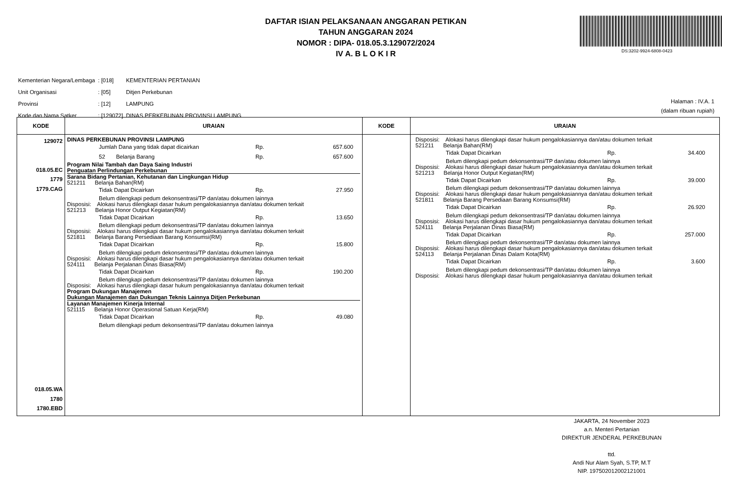DAFTAR ISIAN PELAKSANAAN ANGGARAN PETIKAN
TAHUN ANGGARAN 2024
NOMOR : DIPA- 018.05.3.129072/2024
IV A. B L O K I R
DS:3202-9924-6808-0423
| Kementerian Negara/Lembaga | : [018] | KEMENTERIAN PERTANIAN |
| Unit Organisasi | : [05] | Ditjen Perkebunan |
| Provinsi | : [12] | LAMPUNG |
| Kode dan Nama Satker | : [129072] | DINAS PERKEBUNAN PROVINSI LAMPUNG |
Halaman : IV.A. 1
(dalam ribuan rupiah)
| KODE | URAIAN | KODE | URAIAN |
| --- | --- | --- | --- |
| 129072 018.05.EC 1779 1779.CAG 018.05.WA 1780 1780.EBD | DINAS PERKEBUNAN PROVINSI LAMPUNG Jumlah Dana yang tidak dapat dicairkan Rp. 657.600 52 Belanja Barang Rp. 657.600 Program Nilai Tambah dan Daya Saing Industri Penguatan Perlindungan Perkebunan Sarana Bidang Pertanian, Kehutanan dan Lingkungan Hidup 521211 Belanja Bahan(RM) Tidak Dapat Dicairkan Rp. 27.950 Belum dilengkapi pedum dekonsentrasi/TP dan/atau dokumen lainnya Disposisi: Alokasi harus dilengkapi dasar hukum pengalokasiannya dan/atau dokumen terkait 521213 Belanja Honor Output Kegiatan(RM) Tidak Dapat Dicairkan Rp. 13.650 Belum dilengkapi pedum dekonsentrasi/TP dan/atau dokumen lainnya Disposisi: Alokasi harus dilengkapi dasar hukum pengalokasiannya dan/atau dokumen terkait 521811 Belanja Barang Persediaan Barang Konsumsi(RM) Tidak Dapat Dicairkan Rp. 15.800 Belum dilengkapi pedum dekonsentrasi/TP dan/atau dokumen lainnya Disposisi: Alokasi harus dilengkapi dasar hukum pengalokasiannya dan/atau dokumen terkait 524111 Belanja Perjalanan Dinas Biasa(RM) Tidak Dapat Dicairkan Rp. 190.200 Belum dilengkapi pedum dekonsentrasi/TP dan/atau dokumen lainnya Disposisi: Alokasi harus dilengkapi dasar hukum pengalokasiannya dan/atau dokumen terkait Program Dukungan Manajemen Dukungan Manajemen dan Dukungan Teknis Lainnya Ditjen Perkebunan Layanan Manajemen Kinerja Internal 521115 Belanja Honor Operasional Satuan Kerja(RM) Tidak Dapat Dicairkan Rp. 49.080 Belum dilengkapi pedum dekonsentrasi/TP dan/atau dokumen lainnya | | Disposisi: Alokasi harus dilengkapi dasar hukum pengalokasiannya dan/atau dokumen terkait 521211 Belanja Bahan(RM) Tidak Dapat Dicairkan Rp. 34.400 Belum dilengkapi pedum dekonsentrasi/TP dan/atau dokumen lainnya Disposisi: Alokasi harus dilengkapi dasar hukum pengalokasiannya dan/atau dokumen terkait 521213 Belanja Honor Output Kegiatan(RM) Tidak Dapat Dicairkan Rp. 39.000 Belum dilengkapi pedum dekonsentrasi/TP dan/atau dokumen lainnya Disposisi: Alokasi harus dilengkapi dasar hukum pengalokasiannya dan/atau dokumen terkait 521811 Belanja Barang Persediaan Barang Konsumsi(RM) Tidak Dapat Dicairkan Rp. 26.920 Belum dilengkapi pedum dekonsentrasi/TP dan/atau dokumen lainnya Disposisi: Alokasi harus dilengkapi dasar hukum pengalokasiannya dan/atau dokumen terkait 524111 Belanja Perjalanan Dinas Biasa(RM) Tidak Dapat Dicairkan Rp. 257.000 Belum dilengkapi pedum dekonsentrasi/TP dan/atau dokumen lainnya Disposisi: Alokasi harus dilengkapi dasar hukum pengalokasiannya dan/atau dokumen terkait 524113 Belanja Perjalanan Dinas Dalam Kota(RM) Tidak Dapat Dicairkan Rp. 3.600 Belum dilengkapi pedum dekonsentrasi/TP dan/atau dokumen lainnya Disposisi: Alokasi harus dilengkapi dasar hukum pengalokasiannya dan/atau dokumen terkait |
JAKARTA, 24 November 2023
a.n. Menteri Pertanian
DIREKTUR JENDERAL PERKEBUNAN
ttd.
Andi Nur Alam Syah, S.TP, M.T
NIP. 197502012002121001